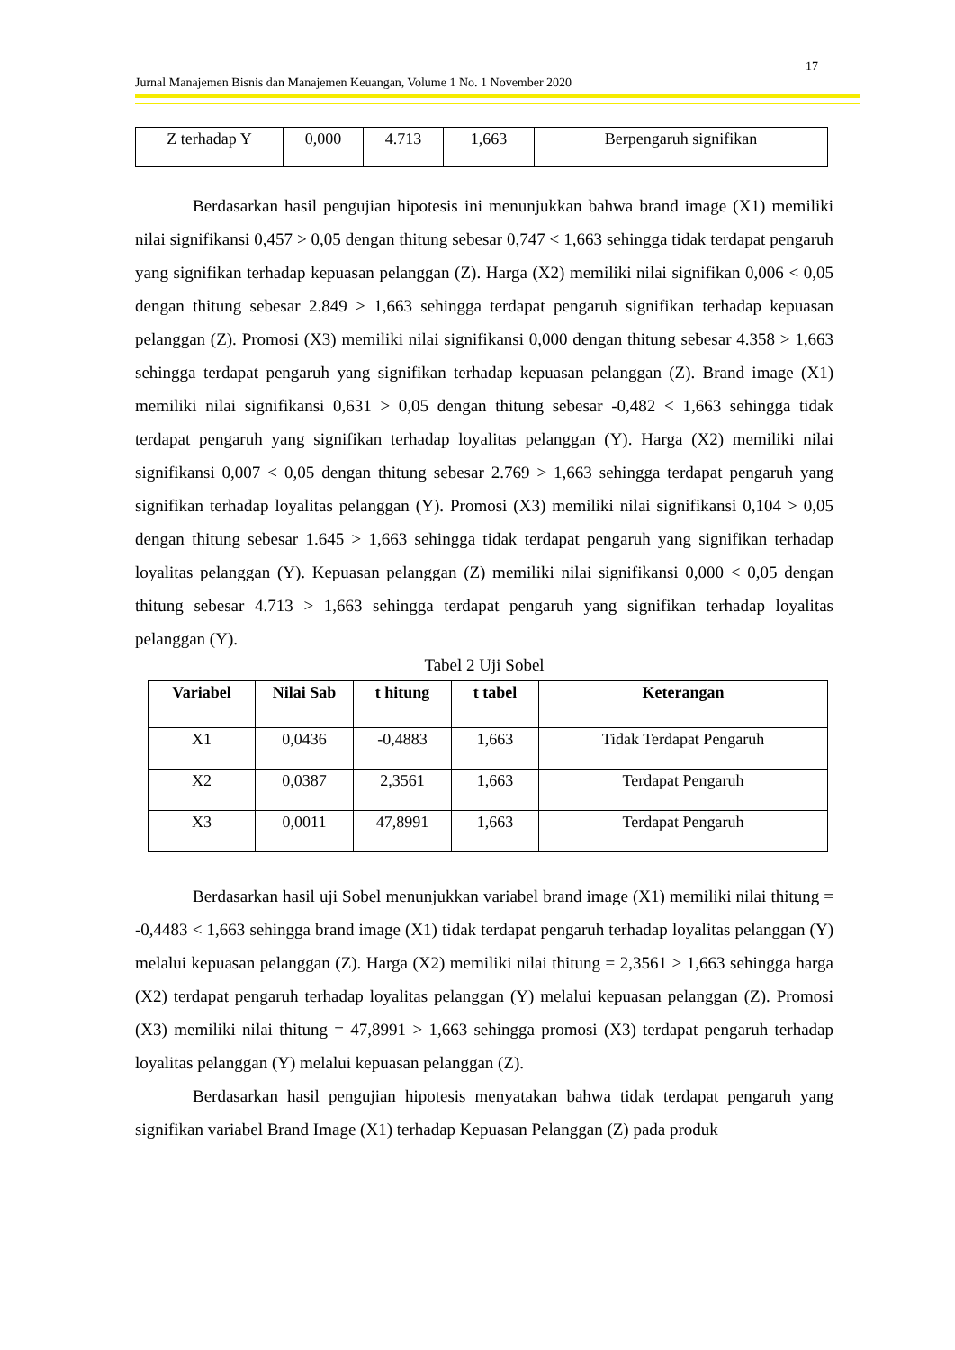17
Jurnal Manajemen Bisnis dan Manajemen Keuangan, Volume 1 No. 1 November 2020
| Z terhadap Y | 0,000 | 4.713 | 1,663 | Berpengaruh signifikan |
Berdasarkan hasil pengujian hipotesis ini menunjukkan bahwa brand image (X1) memiliki nilai signifikansi 0,457 > 0,05 dengan thitung sebesar 0,747 < 1,663 sehingga tidak terdapat pengaruh yang signifikan terhadap kepuasan pelanggan (Z). Harga (X2) memiliki nilai signifikan 0,006 < 0,05 dengan thitung sebesar 2.849 > 1,663 sehingga terdapat pengaruh signifikan terhadap kepuasan pelanggan (Z). Promosi (X3) memiliki nilai signifikansi 0,000 dengan thitung sebesar 4.358 > 1,663 sehingga terdapat pengaruh yang signifikan terhadap kepuasan pelanggan (Z). Brand image (X1) memiliki nilai signifikansi 0,631 > 0,05 dengan thitung sebesar -0,482 < 1,663 sehingga tidak terdapat pengaruh yang signifikan terhadap loyalitas pelanggan (Y). Harga (X2) memiliki nilai signifikansi 0,007 < 0,05 dengan thitung sebesar 2.769 > 1,663 sehingga terdapat pengaruh yang signifikan terhadap loyalitas pelanggan (Y). Promosi (X3) memiliki nilai signifikansi 0,104 > 0,05 dengan thitung sebesar 1.645 > 1,663 sehingga tidak terdapat pengaruh yang signifikan terhadap loyalitas pelanggan (Y). Kepuasan pelanggan (Z) memiliki nilai signifikansi 0,000 < 0,05 dengan thitung sebesar 4.713 > 1,663 sehingga terdapat pengaruh yang signifikan terhadap loyalitas pelanggan (Y).
Tabel 2 Uji Sobel
| Variabel | Nilai Sab | t hitung | t tabel | Keterangan |
| --- | --- | --- | --- | --- |
| X1 | 0,0436 | -0,4883 | 1,663 | Tidak Terdapat Pengaruh |
| X2 | 0,0387 | 2,3561 | 1,663 | Terdapat Pengaruh |
| X3 | 0,0011 | 47,8991 | 1,663 | Terdapat Pengaruh |
Berdasarkan hasil uji Sobel menunjukkan variabel brand image (X1) memiliki nilai thitung = -0,4483 < 1,663 sehingga brand image (X1) tidak terdapat pengaruh terhadap loyalitas pelanggan (Y) melalui kepuasan pelanggan (Z). Harga (X2) memiliki nilai thitung = 2,3561 > 1,663 sehingga harga (X2) terdapat pengaruh terhadap loyalitas pelanggan (Y) melalui kepuasan pelanggan (Z). Promosi (X3) memiliki nilai thitung = 47,8991 > 1,663 sehingga promosi (X3) terdapat pengaruh terhadap loyalitas pelanggan (Y) melalui kepuasan pelanggan (Z).
Berdasarkan hasil pengujian hipotesis menyatakan bahwa tidak terdapat pengaruh yang signifikan variabel Brand Image (X1) terhadap Kepuasan Pelanggan (Z) pada produk